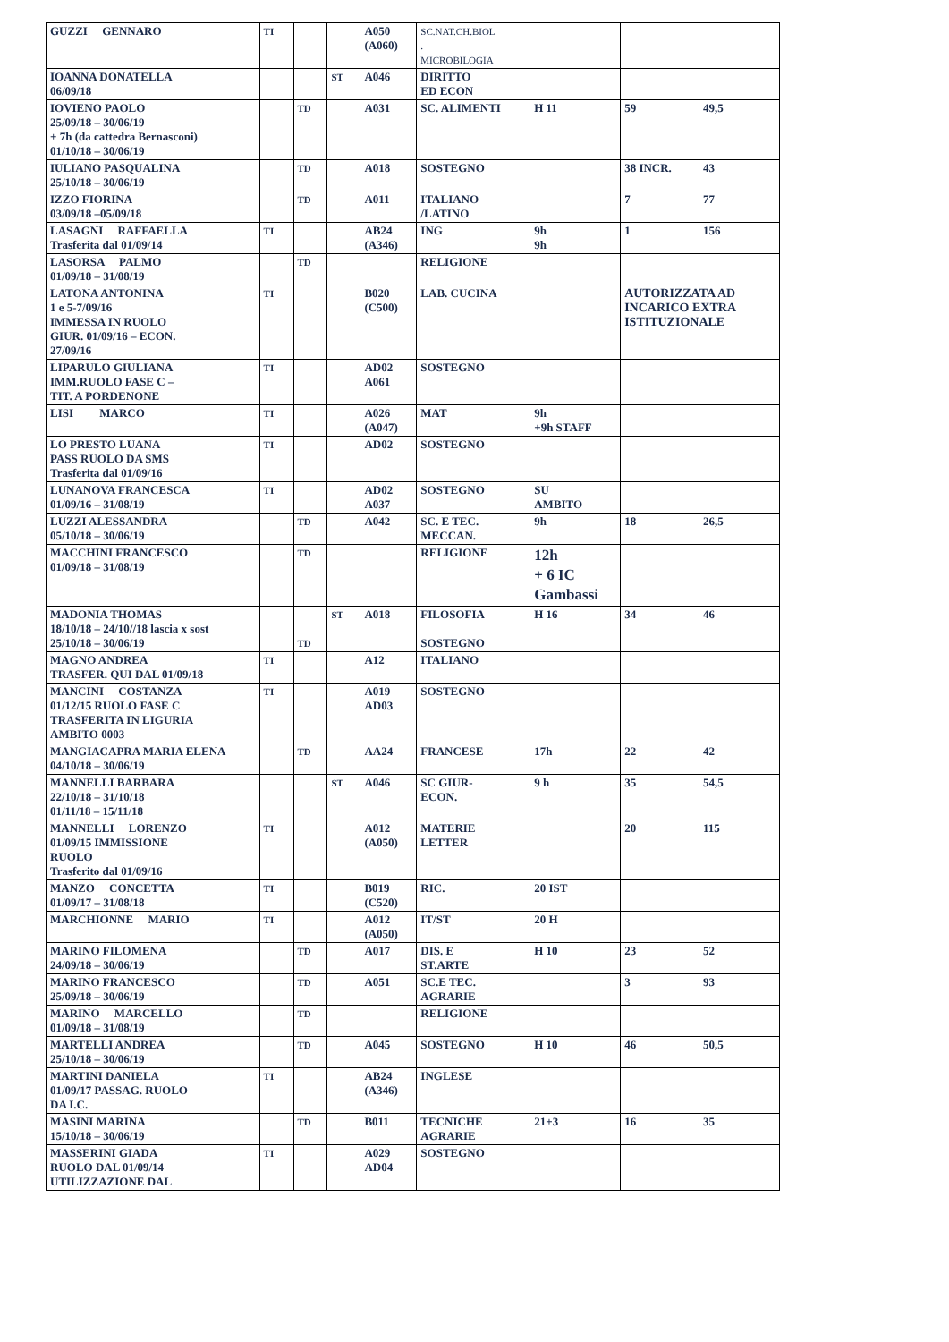| GUZZI GENNARO | TI | | | A050 (A060) | SC.NAT.CH.BIOL . MICROBILOGIA | | | |
| IOANNA DONATELLA 06/09/18 | | | ST | A046 | DIRITTO ED ECON | | | |
| IOVIENO PAOLO 25/09/18 – 30/06/19 + 7h (da cattedra Bernasconi) 01/10/18 – 30/06/19 | | TD | | A031 | SC. ALIMENTI | H 11 | 59 | 49,5 |
| IULIANO PASQUALINA 25/10/18 – 30/06/19 | | TD | | A018 | SOSTEGNO | | 38 INCR. | 43 |
| IZZO FIORINA 03/09/18 –05/09/18 | | TD | | A011 | ITALIANO /LATINO | | 7 | 77 |
| LASAGNI RAFFAELLA Trasferita dal 01/09/14 | TI | | | AB24 (A346) | ING | 9h 9h | 1 | 156 |
| LASORSA PALMO 01/09/18 – 31/08/19 | | TD | | | RELIGIONE | | | |
| LATONA ANTONINA 1 e 5-7/09/16 IMMESSA IN RUOLO GIUR. 01/09/16 – ECON. 27/09/16 | TI | | | B020 (C500) | LAB. CUCINA | | AUTORIZZATA AD INCARICO EXTRA ISTITUZIONALE | |
| LIPARULO GIULIANA IMM.RUOLO FASE C – TIT. A PORDENONE | TI | | | AD02 A061 | SOSTEGNO | | | |
| LISI MARCO | TI | | | A026 (A047) | MAT | 9h +9h STAFF | | |
| LO PRESTO LUANA PASS RUOLO DA SMS Trasferita dal 01/09/16 | TI | | | AD02 | SOSTEGNO | | | |
| LUNANOVA FRANCESCA 01/09/16 – 31/08/19 | TI | | | AD02 A037 | SOSTEGNO | SU AMBITO | | |
| LUZZI ALESSANDRA 05/10/18 – 30/06/19 | | TD | | A042 | SC. E TEC. MECCAN. | 9h | 18 | 26,5 |
| MACCHINI FRANCESCO 01/09/18 – 31/08/19 | | TD | | | RELIGIONE | 12h + 6 IC Gambassi | | |
| MADONIA THOMAS 18/10/18 – 24/10//18 lascia x sost 25/10/18 – 30/06/19 | | TD | ST | A018 | FILOSOFIA SOSTEGNO | H 16 | 34 | 46 |
| MAGNO ANDREA TRASFER. QUI DAL 01/09/18 | TI | | | A12 | ITALIANO | | | |
| MANCINI COSTANZA 01/12/15 RUOLO FASE C TRASFERITA IN LIGURIA AMBITO 0003 | TI | | | A019 AD03 | SOSTEGNO | | | |
| MANGIACAPRA MARIA ELENA 04/10/18 – 30/06/19 | | TD | | AA24 | FRANCESE | 17h | 22 | 42 |
| MANNELLI BARBARA 22/10/18 – 31/10/18 01/11/18 – 15/11/18 | | | ST | A046 | SC GIUR- ECON. | 9 h | 35 | 54,5 |
| MANNELLI LORENZO 01/09/15 IMMISSIONE RUOLO Trasferito dal 01/09/16 | TI | | | A012 (A050) | MATERIE LETTER | | 20 | 115 |
| MANZO CONCETTA 01/09/17 – 31/08/18 | TI | | | B019 (C520) | RIC. | 20 IST | | |
| MARCHIONNE MARIO | TI | | | A012 (A050) | IT/ST | 20 H | | |
| MARINO FILOMENA 24/09/18 – 30/06/19 | | TD | | A017 | DIS. E ST.ARTE | H 10 | 23 | 52 |
| MARINO FRANCESCO 25/09/18 – 30/06/19 | | TD | | A051 | SC.E TEC. AGRARIE | | 3 | 93 |
| MARINO MARCELLO 01/09/18 – 31/08/19 | | TD | | | RELIGIONE | | | |
| MARTELLI ANDREA 25/10/18 – 30/06/19 | | TD | | A045 | SOSTEGNO | H 10 | 46 | 50,5 |
| MARTINI DANIELA 01/09/17 PASSAG. RUOLO DA I.C. | TI | | | AB24 (A346) | INGLESE | | | |
| MASINI MARINA 15/10/18 – 30/06/19 | | TD | | B011 | TECNICHE AGRARIE | 21+3 | 16 | 35 |
| MASSERINI GIADA RUOLO DAL 01/09/14 UTILIZZAZIONE DAL | TI | | | A029 AD04 | SOSTEGNO | | | |